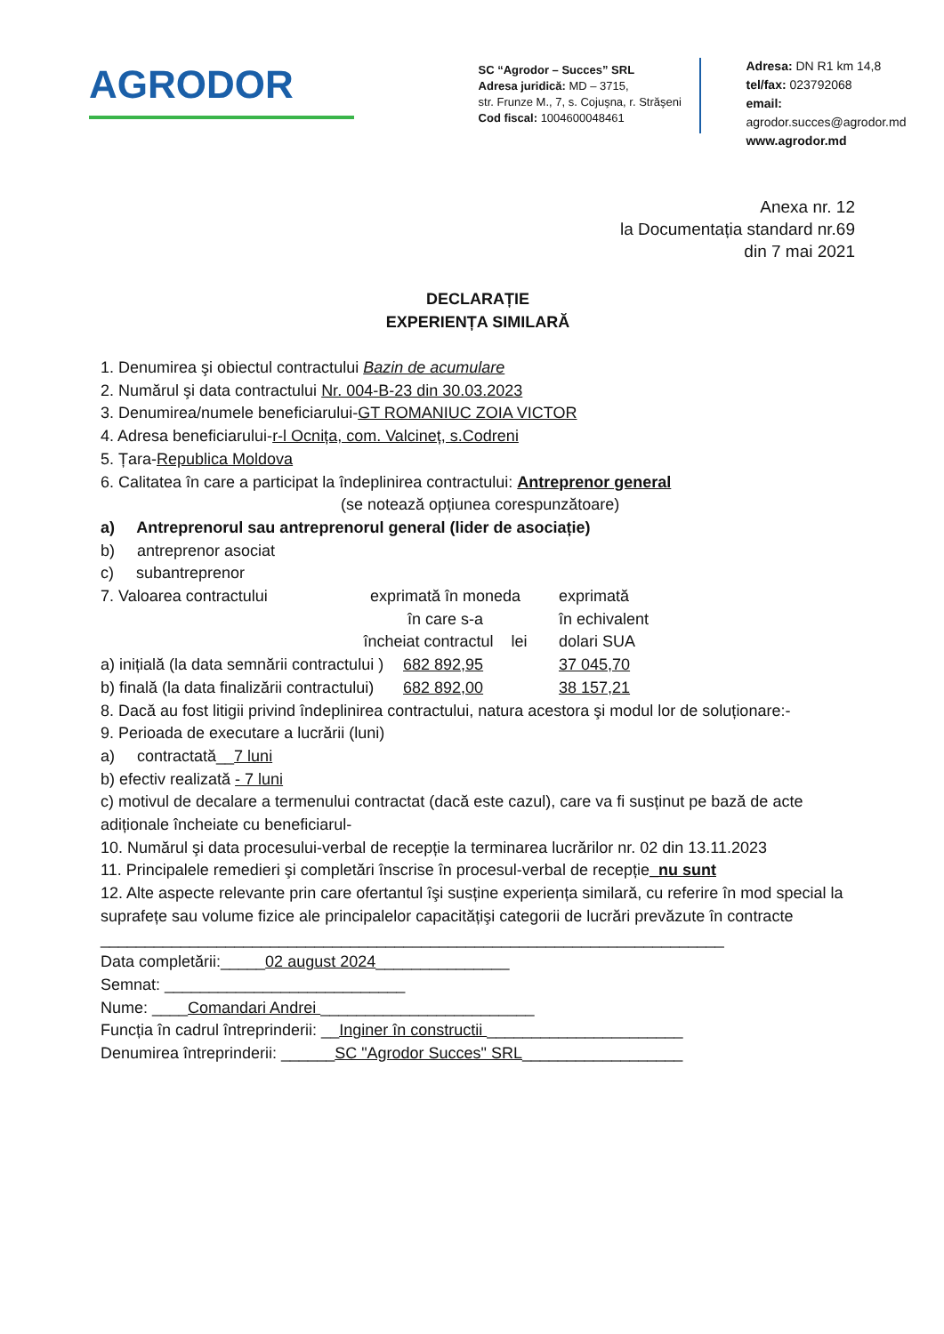AGRODOR
SC “Agrodor – Succes” SRL
Adresa juridică: MD – 3715,
str. Frunze M., 7, s. Cojuşna, r. Străşeni
Cod fiscal: 1004600048461
Adresa: DN R1 km 14,8
tel/fax: 023792068
email: agrodor.succes@agrodor.md
www.agrodor.md
Anexa nr. 12
la Documentația standard nr.69
din 7 mai 2021
DECLARAȚIE
EXPERIENȚA SIMILARĂ
1. Denumirea şi obiectul contractului Bazin de acumulare
2. Numărul şi data contractului Nr. 004-B-23 din 30.03.2023
3. Denumirea/numele beneficiarului-GT ROMANIUC ZOIA VICTOR
4. Adresa beneficiarului-r-l Ocnița, com. Valcineț, s.Codreni
5. Țara-Republica Moldova
6. Calitatea în care a participat la îndeplinirea contractului: Antreprenor general
(se notează opțiunea corespunzătoare)
a) Antreprenorul sau antreprenorul general (lider de asociație)
b) antreprenor asociat
c) subantreprenor
7. Valoarea contractului exprimată în moneda
în care s-a
încheiat contractul lei exprimată
în echivalent
dolari SUA
a) inițială (la data semnării contractului ) 682 892,95 37 045,70
b) finală (la data finalizării contractului) 682 892,00 38 157,21
8. Dacă au fost litigii privind îndeplinirea contractului, natura acestora şi modul lor de soluționare:-
9. Perioada de executare a lucrării (luni)
a) contractată__7 luni
b) efectiv realizată - 7 luni
c) motivul de decalare a termenului contractat (dacă este cazul), care va fi susținut pe bază de acte adiționale încheiate cu beneficiarul-
10. Numărul şi data procesului-verbal de recepție la terminarea lucrărilor nr. 02 din 13.11.2023
11. Principalele remedieri şi completări înscrise în procesul-verbal de recepție_nu sunt
12. Alte aspecte relevante prin care ofertantul îşi susține experiența similară, cu referire în mod special la suprafețe sau volume fizice ale principalelor capacitățişi categorii de lucrări prevăzute în contracte
______________________________________________________________________
Data completării:_____02 august 2024_______________
Semnat: ___________________________
Nume: ____Comandari Andrei ________________________
Funcția în cadrul întreprinderii: __Inginer în constructii ______________________
Denumirea întreprinderii: ______SC "Agrodor Succes" SRL__________________